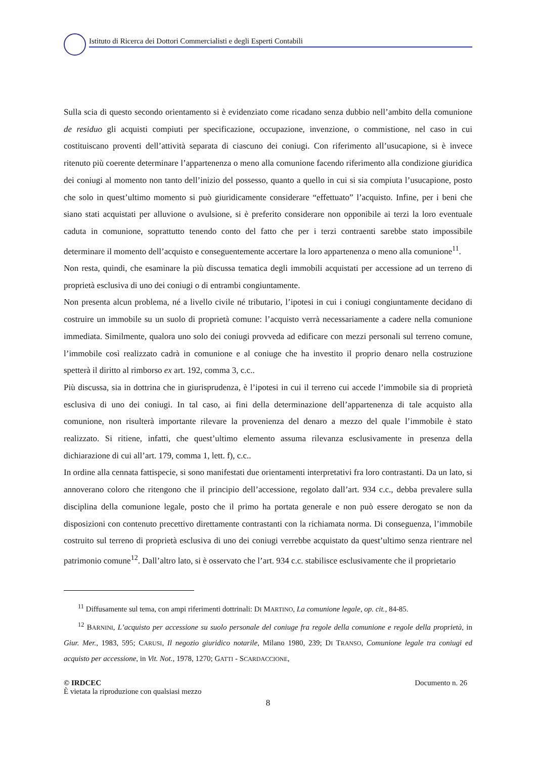Istituto di Ricerca dei Dottori Commercialisti e degli Esperti Contabili
Sulla scia di questo secondo orientamento si è evidenziato come ricadano senza dubbio nell’ambito della comunione de residuo gli acquisti compiuti per specificazione, occupazione, invenzione, o commistione, nel caso in cui costituiscano proventi dell’attività separata di ciascuno dei coniugi. Con riferimento all’usucapione, si è invece ritenuto più coerente determinare l’appartenenza o meno alla comunione facendo riferimento alla condizione giuridica dei coniugi al momento non tanto dell’inizio del possesso, quanto a quello in cui si sia compiuta l’usucapione, posto che solo in quest’ultimo momento si può giuridicamente considerare “effettuato” l’acquisto. Infine, per i beni che siano stati acquistati per alluvione o avulsione, si è preferito considerare non opponibile ai terzi la loro eventuale caduta in comunione, soprattutto tenendo conto del fatto che per i terzi contraenti sarebbe stato impossibile determinare il momento dell’acquisto e conseguentemente accertare la loro appartenenza o meno alla comunione<sup>11</sup>.
Non resta, quindi, che esaminare la più discussa tematica degli immobili acquistati per accessione ad un terreno di proprietà esclusiva di uno dei coniugi o di entrambi congiuntamente.
Non presenta alcun problema, né a livello civile né tributario, l’ipotesi in cui i coniugi congiuntamente decidano di costruire un immobile su un suolo di proprietà comune: l’acquisto verrà necessariamente a cadere nella comunione immediata. Similmente, qualora uno solo dei coniugi provveda ad edificare con mezzi personali sul terreno comune, l’immobile così realizzato cadrà in comunione e al coniuge che ha investito il proprio denaro nella costruzione spetterà il diritto al rimborso ex art. 192, comma 3, c.c..
Più discussa, sia in dottrina che in giurisprudenza, è l’ipotesi in cui il terreno cui accede l’immobile sia di proprietà esclusiva di uno dei coniugi. In tal caso, ai fini della determinazione dell’appartenenza di tale acquisto alla comunione, non risulterà importante rilevare la provenienza del denaro a mezzo del quale l’immobile è stato realizzato. Si ritiene, infatti, che quest’ultimo elemento assuma rilevanza esclusivamente in presenza della dichiarazione di cui all’art. 179, comma 1, lett. f), c.c..
In ordine alla cennata fattispecie, si sono manifestati due orientamenti interpretativi fra loro contrastanti. Da un lato, si annoverano coloro che ritengono che il principio dell’accessione, regolato dall’art. 934 c.c., debba prevalere sulla disciplina della comunione legale, posto che il primo ha portata generale e non può essere derogato se non da disposizioni con contenuto precettivo direttamente contrastanti con la richiamata norma. Di conseguenza, l’immobile costruito sul terreno di proprietà esclusiva di uno dei coniugi verrebbe acquistato da quest’ultimo senza rientrare nel patrimonio comune<sup>12</sup>. Dall’altro lato, si è osservato che l’art. 934 c.c. stabilisce esclusivamente che il proprietario
<sup>11</sup> Diffusamente sul tema, con ampi riferimenti dottrinali: DI MARTINO, La comunione legale, op. cit., 84-85.
<sup>12</sup> BARNINI, L’acquisto per accessione su suolo personale del coniuge fra regole della comunione e regole della proprietà, in Giur. Mer., 1983, 595; CARUSI, Il negozio giuridico notarile, Milano 1980, 239; DI TRANSO, Comunione legale tra coniugi ed acquisto per accessione, in Vit. Not., 1978, 1270; GATTI - SCARDACCIONE,
© IRDCEC
È vietata la riproduzione con qualsiasi mezzo
Documento n. 26
8